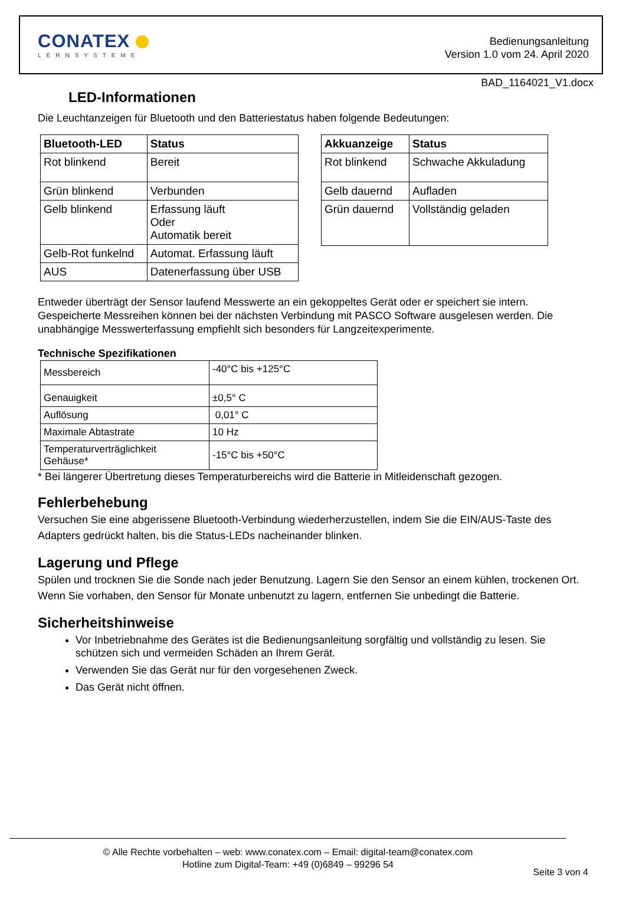CONATEX
LERNSYSTEME
Bedienungsanleitung
Version 1.0 vom 24. April 2020
BAD_1164021_V1.docx
LED-Informationen
Die Leuchtanzeigen für Bluetooth und den Batteriestatus haben folgende Bedeutungen:
| Bluetooth-LED | Status |
| --- | --- |
| Rot blinkend | Bereit |
| Grün blinkend | Verbunden |
| Gelb blinkend | Erfassung läuft Oder Automatik bereit |
| Gelb-Rot funkelnd | Automat. Erfassung läuft |
| AUS | Datenerfassung über USB |
| Akkuanzeige | Status |
| --- | --- |
| Rot blinkend | Schwache Akkuladung |
| Gelb dauernd | Aufladen |
| Grün dauernd | Vollständig geladen |
Entweder überträgt der Sensor laufend Messwerte an ein gekoppeltes Gerät oder er speichert sie intern. Gespeicherte Messreihen können bei der nächsten Verbindung mit PASCO Software ausgelesen werden. Die unabhängige Messwerterfassung empfiehlt sich besonders für Langzeitexperimente.
Technische Spezifikationen
| Messbereich | -40°C bis +125°C |
| Genauigkeit | ±0,5° C |
| Auflösung | 0,01° C |
| Maximale Abtastrate | 10 Hz |
| Temperaturverträglichkeit Gehäuse* | -15°C bis +50°C |
* Bei längerer Übertretung dieses Temperaturbereichs wird die Batterie in Mitleidenschaft gezogen.
Fehlerbehebung
Versuchen Sie eine abgerissene Bluetooth-Verbindung wiederherzustellen, indem Sie die EIN/AUS-Taste des Adapters gedrückt halten, bis die Status-LEDs nacheinander blinken.
Lagerung und Pflege
Spülen und trocknen Sie die Sonde nach jeder Benutzung. Lagern Sie den Sensor an einem kühlen, trockenen Ort. Wenn Sie vorhaben, den Sensor für Monate unbenutzt zu lagern, entfernen Sie unbedingt die Batterie.
Sicherheitshinweise
Vor Inbetriebnahme des Gerätes ist die Bedienungsanleitung sorgfältig und vollständig zu lesen. Sie schützen sich und vermeiden Schäden an Ihrem Gerät.
Verwenden Sie das Gerät nur für den vorgesehenen Zweck.
Das Gerät nicht öffnen.
© Alle Rechte vorbehalten – web: www.conatex.com – Email: digital-team@conatex.com
Hotline zum Digital-Team: +49 (0)6849 – 99296 54
Seite 3 von 4